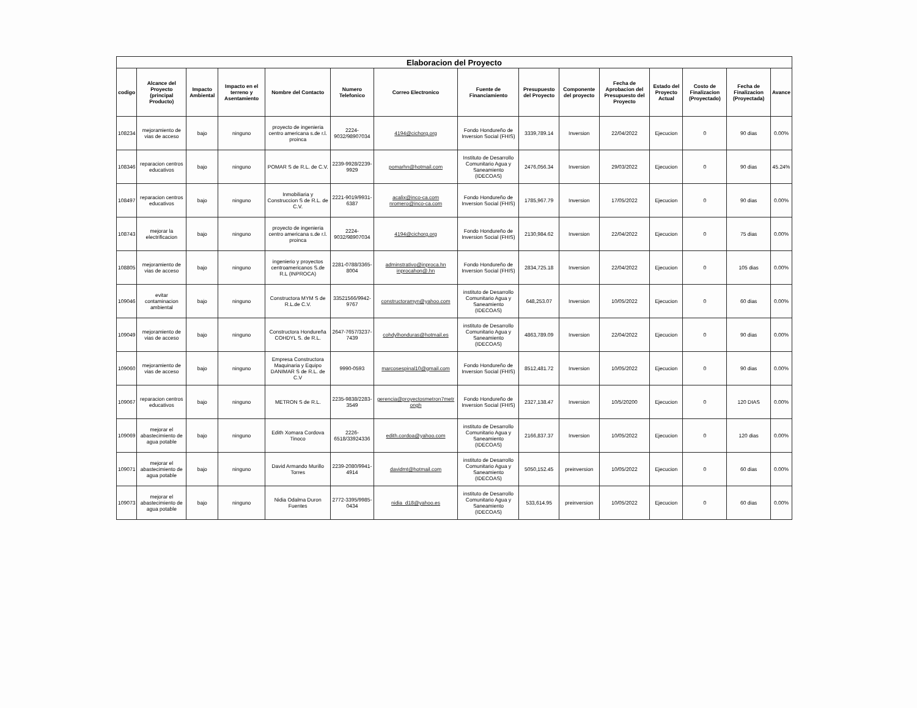| Elaboracion del Proyecto | | | | | | | | | | | | | | |
| --- | --- | --- | --- | --- | --- | --- | --- | --- | --- | --- | --- | --- | --- | --- |
| codigo | Alcance del Proyecto (principal Producto) | Impacto Ambiental | Impacto en el terreno y Asentamiento | Nombre del Contacto | Numero Telefonico | Correo Electronico | Fuente de Financiamiento | Presupuesto del Proyecto | Componente del proyecto | Fecha de Aprobacion del Presupuesto del Proyecto | Estado del Proyecto Actual | Costo de Finalizacion (Proyectado) | Fecha de Finalizacion (Proyectada) | Avance |
| 108234 | mejoramiento de vias de acceso | bajo | ninguno | proyecto de ingenieria centro americana s.de r.l. proinca | 2224-9032/98907034 | 4194@cichorg.org | Fondo Hondureño de Inversion Social (FHIS) | 3339,789.14 | Inversion | 22/04/2022 | Ejecucion | 0 | 90 dias | 0.00% |
| 108346 | reparacion centros educativos | bajo | ninguno | POMAR S de R.L. de C.V. | 2239-9928/2239-9929 | pomarhn@hotmail.com | Instituto de Desarrollo Comunitario Agua y Saneamiento (IDECOAS) | 2476,056.34 | Inversion | 29/03/2022 | Ejecucion | 0 | 90 dias | 45.24% |
| 108497 | reparacion centros educativos | bajo | ninguno | Inmobiliaria y Construccion S de R.L. de C.V. | 2221-9019/9931-6387 | acalix@inco-ca.com nromero@inco-ca.com | Fondo Hondureño de Inversion Social (FHIS) | 1785,967.79 | Inversion | 17/05/2022 | Ejecucion | 0 | 90 dias | 0.00% |
| 108743 | mejorar la electrificacion | bajo | ninguno | proyecto de ingenieria centro americana s.de r.l. proinca | 2224-9032/98907034 | 4194@cichorg.org | Fondo Hondureño de Inversion Social (FHIS) | 2130,984.62 | Inversion | 22/04/2022 | Ejecucion | 0 | 75 dias | 0.00% |
| 108805 | mejoramiento de vias de acceso | bajo | ninguno | ingenierio y proyectos centroamericanos S.de R.L (INPROCA) | 2281-0788/3365-8004 | adminstrativo@inproca.hn inprocahon@.hn | Fondo Hondureño de Inversion Social (FHIS) | 2834,725.18 | Inversion | 22/04/2022 | Ejecucion | 0 | 105 dias | 0.00% |
| 109046 | evitar contaminacion ambiental | bajo | ninguno | Constructora MYM S de R.L.de C.V. | 33521566/9942-9767 | constructoramyn@yahoo.com | instituto de Desarrollo Comunitario Agua y Saneamiento (IDECOAS) | 648,253.07 | Inversion | 10/05/2022 | Ejecucion | 0 | 60 dias | 0.00% |
| 109049 | mejoramiento de vias de acceso | bajo | ninguno | Constructora Hondureña COHDYL S. de R.L. | 2647-7657/3237-7439 | cohdylhonduras@hotmail.es | instituto de Desarrollo Comunitario Agua y Saneamiento (IDECOAS) | 4863,789.09 | Inversion | 22/04/2022 | Ejecucion | 0 | 90 dias | 0.00% |
| 109060 | mejoramiento de vias de acceso | bajo | ninguno | Empresa Constructora Maquinaria y Equipo DANIMAR S de R.L. de C.V | 9990-0593 | marcosespinal10@gmail.com | Fondo Hondureño de Inversion Social (FHIS) | 8512,481.72 | Inversion | 10/05/2022 | Ejecucion | 0 | 90 dias | 0.00% |
| 109067 | reparacion centros educativos | bajo | ninguno | METRON S de R.L. | 2235-9838/2283-3549 | gerencia@proyectosmetron7metr ongh | Fondo Hondureño de Inversion Social (FHIS) | 2327,138.47 | Inversion | 10/5/20200 | Ejecucion | 0 | 120 DIAS | 0.00% |
| 109069 | mejorar el abastecimiento de agua potable | bajo | ninguno | Edith Xomara Cordova Tinoco | 2226-6518/33924336 | edith.cordoa@yahoo.com | instituto de Desarrollo Comunitario Agua y Saneamiento (IDECOAS) | 2166,837.37 | Inversion | 10/05/2022 | Ejecucion | 0 | 120 dias | 0.00% |
| 109071 | mejorar el abastecimiento de agua potable | bajo | ninguno | David Armando Murillo Torres | 2239-2080/9941-4914 | davidmt@hotmail.com | instituto de Desarrollo Comunitario Agua y Saneamiento (IDECOAS) | 5050,152.45 | preinversion | 10/05/2022 | Ejecucion | 0 | 60 dias | 0.00% |
| 109073 | mejorar el abastecimiento de agua potable | bajo | ninguno | Nidia Odalma Duron Fuentes | 2772-3395/9985-0434 | nidia_d18@yahoo.es | instituto de Desarrollo Comunitario Agua y Saneamiento (IDECOAS) | 533,614.95 | preinversion | 10/05/2022 | Ejecucion | 0 | 60 dias | 0.00% |